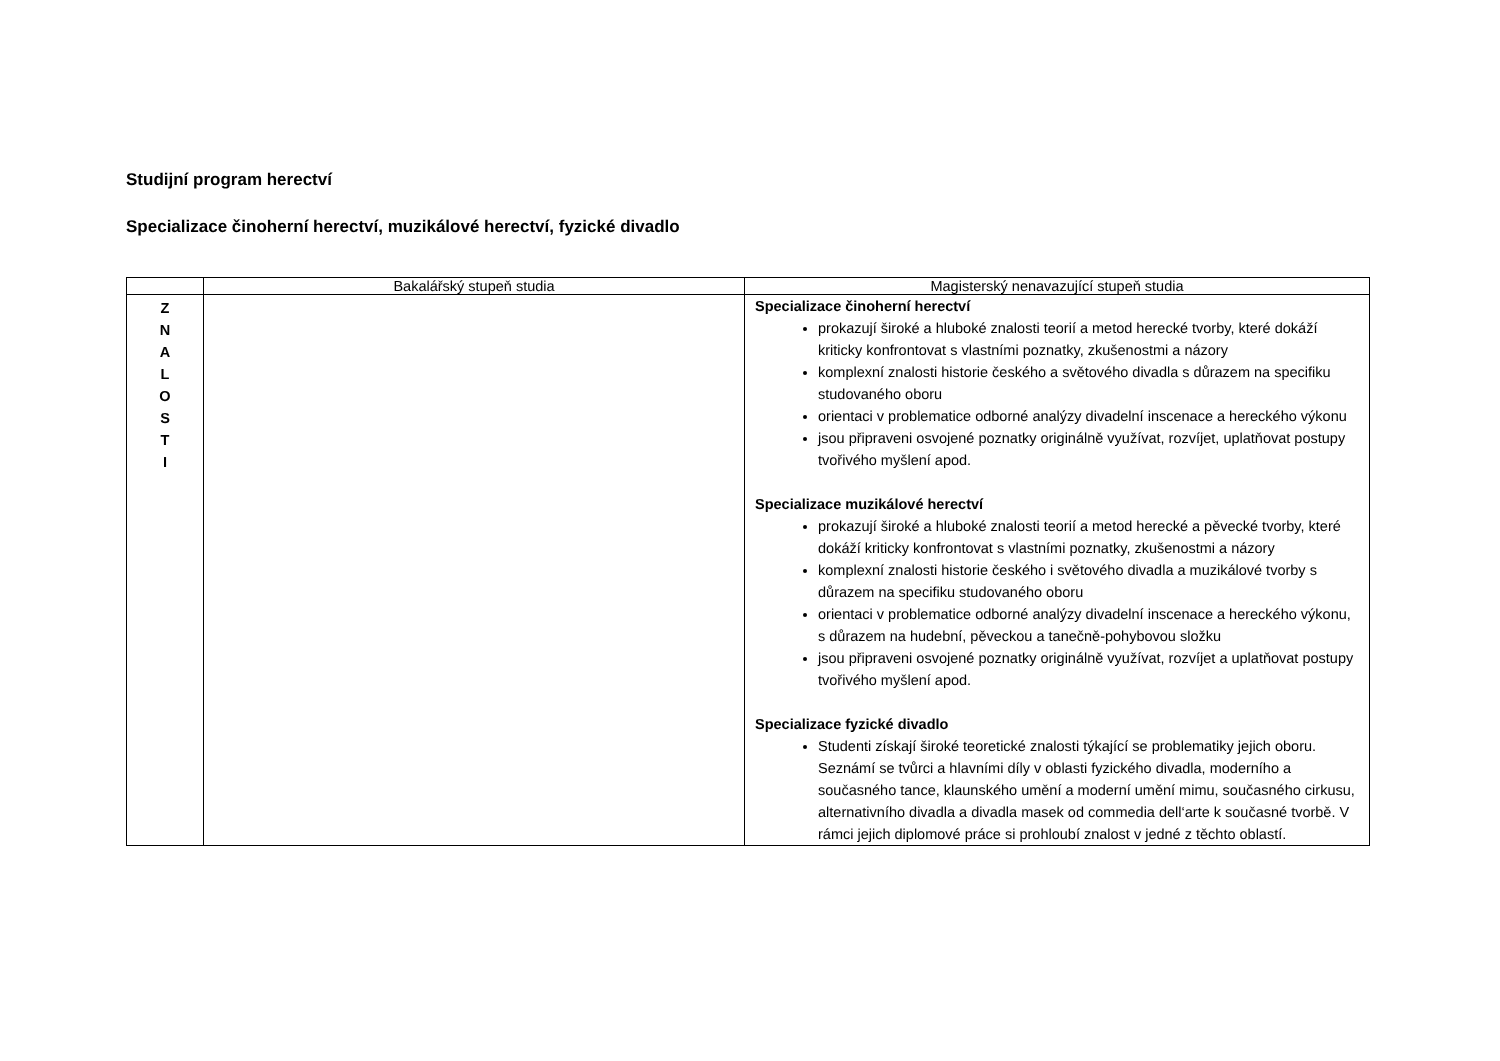Studijní program herectví
Specializace činoherní herectví, muzikálové herectví, fyzické divadlo
| | Bakalářský stupeň studia | Magisterský nenavazující stupeň studia |
| --- | --- | --- |
| Z N A L O S T I | | Specializace činoherní herectví prokazují široké a hluboké znalosti teorií a metod herecké tvorby, které dokáží kriticky konfrontovat s vlastními poznatky, zkušenostmi a názory komplexní znalosti historie českého a světového divadla s důrazem na specifiku studovaného oboru orientaci v problematice odborné analýzy divadelní inscenace a hereckého výkonu jsou připraveni osvojené poznatky originálně využívat, rozvíjet, uplatňovat postupy tvořivého myšlení apod. Specializace muzikálové herectví prokazují široké a hluboké znalosti teorií a metod herecké a pěvecké tvorby, které dokáží kriticky konfrontovat s vlastními poznatky, zkušenostmi a názory komplexní znalosti historie českého i světového divadla a muzikálové tvorby s důrazem na specifiku studovaného oboru orientaci v problematice odborné analýzy divadelní inscenace a hereckého výkonu, s důrazem na hudební, pěveckou a tanečně-pohybovou složku jsou připraveni osvojené poznatky originálně využívat, rozvíjet a uplatňovat postupy tvořivého myšlení apod. Specializace fyzické divadlo Studenti získají široké teoretické znalosti týkající se problematiky jejich oboru. Seznámí se tvůrci a hlavními díly v oblasti fyzického divadla, moderního a současného tance, klaunského umění a moderní umění mimu, současného cirkusu, alternativního divadla a divadla masek od commedia dell‘arte k současné tvorbě. V rámci jejich diplomové práce si prohloubí znalost v jedné z těchto oblastí. |